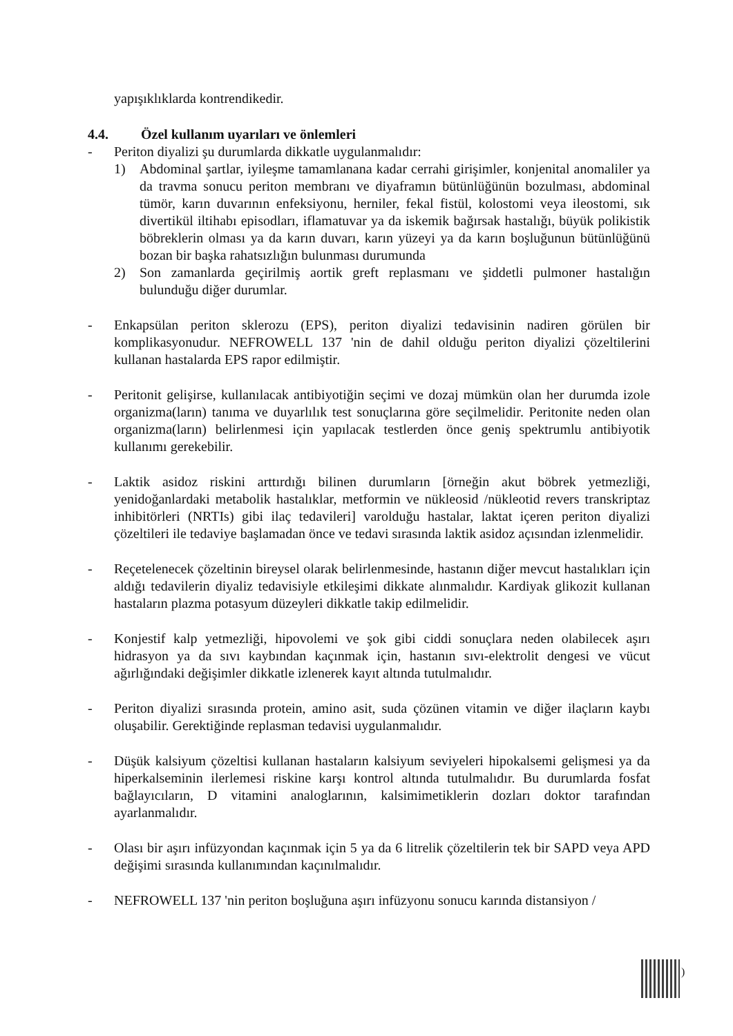yapışıklıklarda kontrendikedir.
4.4. Özel kullanım uyarıları ve önlemleri
- Periton diyalizi şu durumlarda dikkatle uygulanmalıdır:
1) Abdominal şartlar, iyileşme tamamlanana kadar cerrahi girişimler, konjenital anomaliler ya da travma sonucu periton membranı ve diyaframın bütünlüğünün bozulması, abdominal tümör, karın duvarının enfeksiyonu, herniler, fekal fistül, kolostomi veya ileostomi, sık divertikül iltihabı episodları, iflamatuvar ya da iskemik bağırsak hastalığı, büyük polikistik böbreklerin olması ya da karın duvarı, karın yüzeyi ya da karın boşluğunun bütünlüğünü bozan bir başka rahatsızlığın bulunması durumunda
2) Son zamanlarda geçirilmiş aortik greft replasmanı ve şiddetli pulmoner hastalığın bulunduğu diğer durumlar.
- Enkapsülan periton sklerozu (EPS), periton diyalizi tedavisinin nadiren görülen bir komplikasyonudur. NEFROWELL 137 'nin de dahil olduğu periton diyalizi çözeltilerini kullanan hastalarda EPS rapor edilmiştir.
- Peritonit gelişirse, kullanılacak antibiyotiğin seçimi ve dozaj mümkün olan her durumda izole organizma(ların) tanıma ve duyarlılık test sonuçlarına göre seçilmelidir. Peritonite neden olan organizma(ların) belirlenmesi için yapılacak testlerden önce geniş spektrumlu antibiyotik kullanımı gerekebilir.
- Laktik asidoz riskini arttırdığı bilinen durumların [örneğin akut böbrek yetmezliği, yenidoğanlardaki metabolik hastalıklar, metformin ve nükleosid /nükleotid revers transkriptaz inhibitörleri (NRTIs) gibi ilaç tedavileri] varolduğu hastalar, laktat içeren periton diyalizi çözeltileri ile tedaviye başlamadan önce ve tedavi sırasında laktik asidoz açısından izlenmelidir.
- Reçetelenecek çözeltinin bireysel olarak belirlenmesinde, hastanın diğer mevcut hastalıkları için aldığı tedavilerin diyaliz tedavisiyle etkileşimi dikkate alınmalıdır. Kardiyak glikozit kullanan hastaların plazma potasyum düzeyleri dikkatle takip edilmelidir.
- Konjestif kalp yetmezliği, hipovolemi ve şok gibi ciddi sonuçlara neden olabilecek aşırı hidrasyon ya da sıvı kaybından kaçınmak için, hastanın sıvı-elektrolit dengesi ve vücut ağırlığındaki değişimler dikkatle izlenerek kayıt altında tutulmalıdır.
- Periton diyalizi sırasında protein, amino asit, suda çözünen vitamin ve diğer ilaçların kaybı oluşabilir. Gerektiğinde replasman tedavisi uygulanmalıdır.
- Düşük kalsiyum çözeltisi kullanan hastaların kalsiyum seviyeleri hipokalsemi gelişmesi ya da hiperkalseminin ilerlemesi riskine karşı kontrol altında tutulmalıdır. Bu durumlarda fosfat bağlayıcıların, D vitamini analoglarının, kalsimimetiklerin dozları doktor tarafından ayarlanmalıdır.
- Olası bir aşırı infüzyondan kaçınmak için 5 ya da 6 litrelik çözeltilerin tek bir SAPD veya APD değişimi sırasında kullanımından kaçınılmalıdır.
- NEFROWELL 137 'nin periton boşluğuna aşırı infüzyonu sonucu karında distansiyon /
)